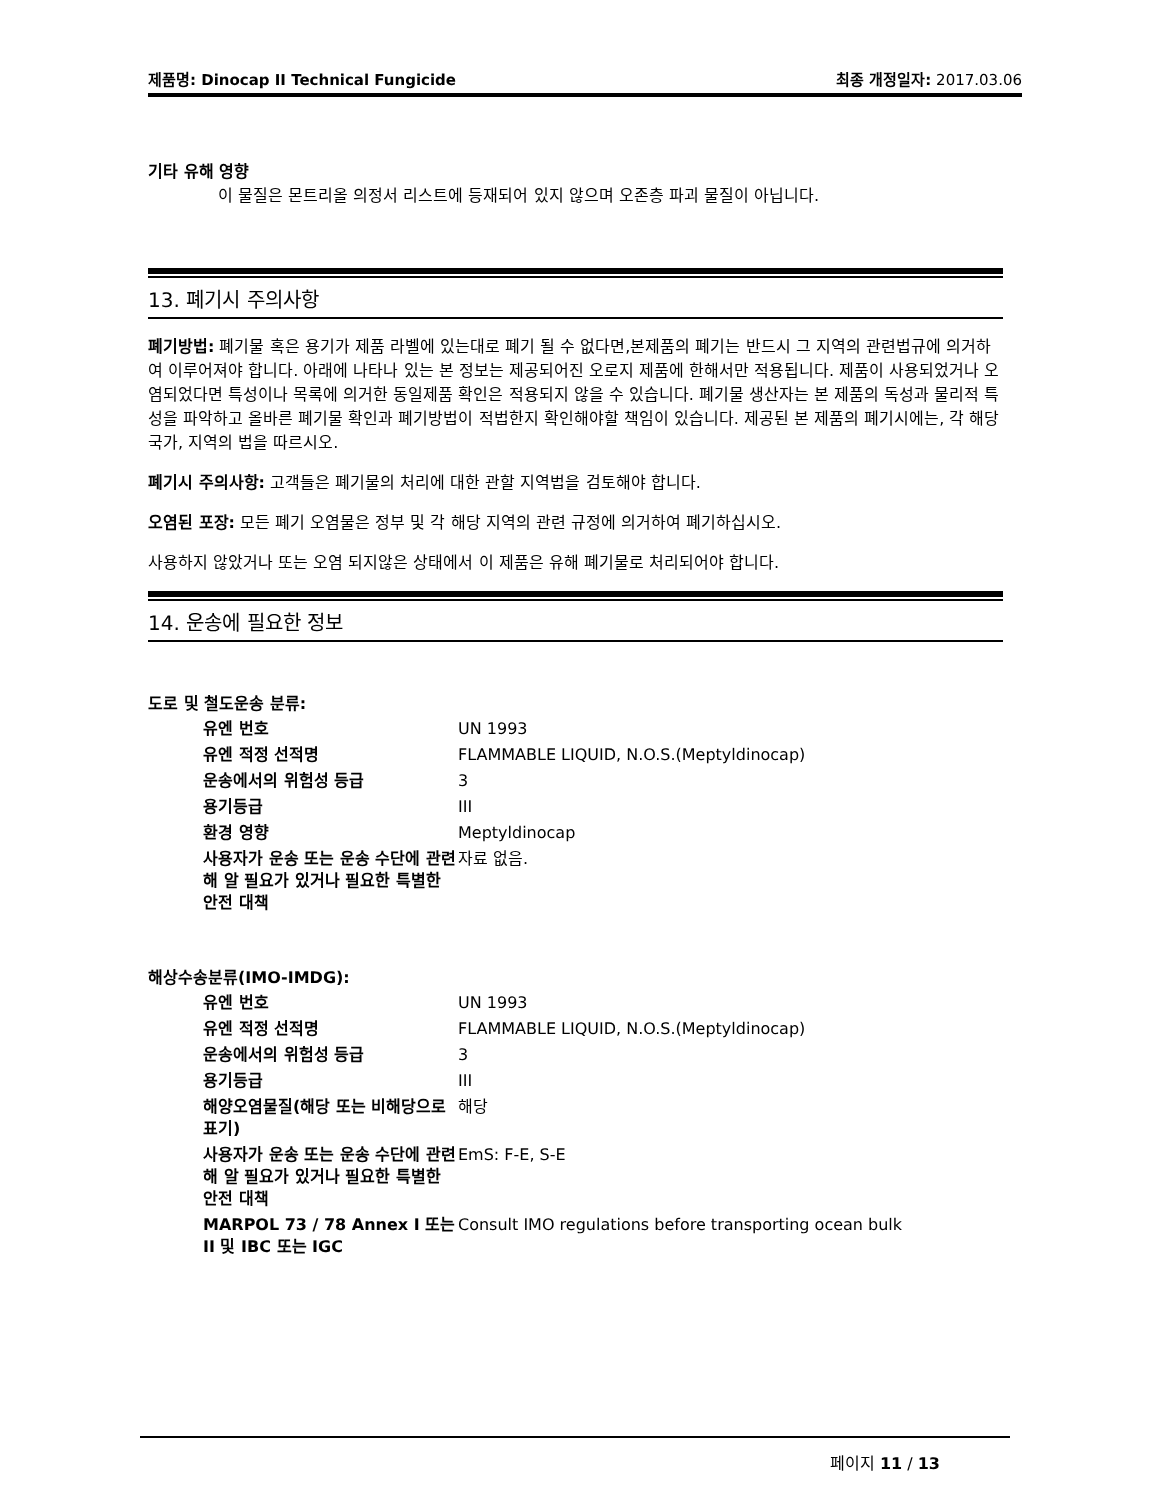제품명: Dinocap II Technical Fungicide 최종 개정일자: 2017.03.06
기타 유해 영향
이 물질은 몬트리올 의정서 리스트에 등재되어 있지 않으며 오존층 파괴 물질이 아닙니다.
13. 폐기시 주의사항
폐기방법: 폐기물 혹은 용기가 제품 라벨에 있는대로 폐기 될 수 없다면,본제품의 폐기는 반드시 그 지역의 관련법규에 의거하여 이루어져야 합니다. 아래에 나타나 있는 본 정보는 제공되어진 오로지 제품에 한해서만 적용됩니다. 제품이 사용되었거나 오염되었다면 특성이나 목록에 의거한 동일제품 확인은 적용되지 않을 수 있습니다. 폐기물 생산자는 본 제품의 독성과 물리적 특성을 파악하고 올바른 폐기물 확인과 폐기방법이 적법한지 확인해야할 책임이 있습니다. 제공된 본 제품의 폐기시에는, 각 해당 국가, 지역의 법을 따르시오.
폐기시 주의사항: 고객들은 폐기물의 처리에 대한 관할 지역법을 검토해야 합니다.
오염된 포장: 모든 폐기 오염물은 정부 및 각 해당 지역의 관련 규정에 의거하여 폐기하십시오.
사용하지 않았거나 또는 오염 되지않은 상태에서 이 제품은 유해 폐기물로 처리되어야 합니다.
14. 운송에 필요한 정보
도로 및 철도운송 분류:
| 유엔 번호 | UN 1993 |
| 유엔 적정 선적명 | FLAMMABLE LIQUID, N.O.S.(Meptyldinocap) |
| 운송에서의 위험성 등급 | 3 |
| 용기등급 | III |
| 환경 영향 | Meptyldinocap |
| 사용자가 운송 또는 운송 수단에 관련해 알 필요가 있거나 필요한 특별한 안전 대책 | 자료 없음. |
해상수송분류(IMO-IMDG):
| 유엔 번호 | UN 1993 |
| 유엔 적정 선적명 | FLAMMABLE LIQUID, N.O.S.(Meptyldinocap) |
| 운송에서의 위험성 등급 | 3 |
| 용기등급 | III |
| 해양오염물질(해당 또는 비해당으로 표기) | 해당 |
| 사용자가 운송 또는 운송 수단에 관련해 알 필요가 있거나 필요한 특별한 안전 대책 | EmS: F-E, S-E |
| MARPOL 73 / 78 Annex I 또는 II 및 IBC 또는 IGC | Consult IMO regulations before transporting ocean bulk |
페이지 11 / 13